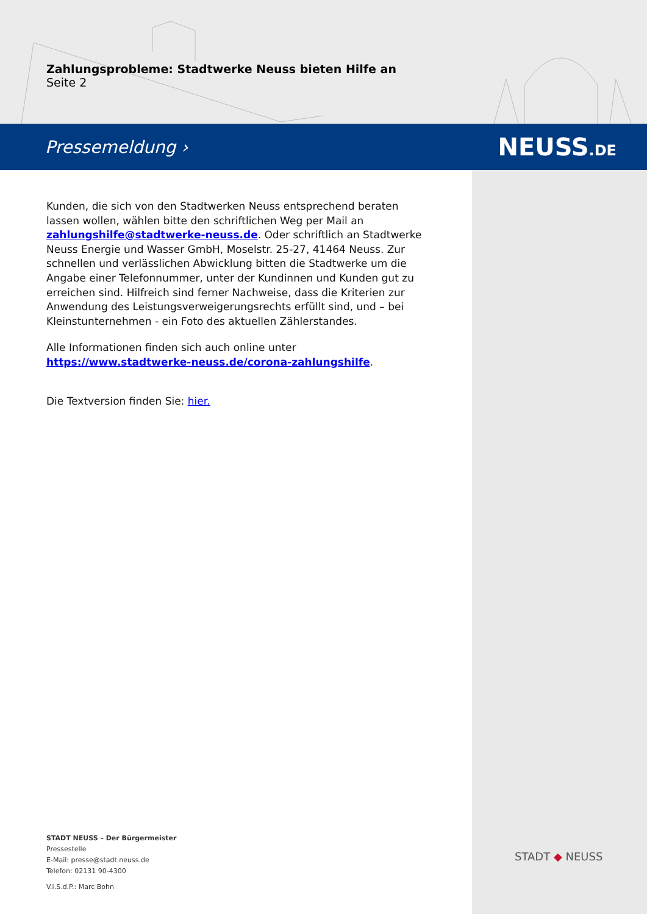Zahlungsprobleme: Stadtwerke Neuss bieten Hilfe an
Seite 2
Pressemeldung › NEUSS.DE
Kunden, die sich von den Stadtwerken Neuss entsprechend beraten lassen wollen, wählen bitte den schriftlichen Weg per Mail an zahlungshilfe@stadtwerke-neuss.de. Oder schriftlich an Stadtwerke Neuss Energie und Wasser GmbH, Moselstr. 25-27, 41464 Neuss. Zur schnellen und verlässlichen Abwicklung bitten die Stadtwerke um die Angabe einer Telefonnummer, unter der Kundinnen und Kunden gut zu erreichen sind. Hilfreich sind ferner Nachweise, dass die Kriterien zur Anwendung des Leistungsverweigerungsrechts erfüllt sind, und – bei Kleinstunternehmen - ein Foto des aktuellen Zählerstandes.
Alle Informationen finden sich auch online unter https://www.stadtwerke-neuss.de/corona-zahlungshilfe.
Die Textversion finden Sie: hier.
STADT NEUSS – Der Bürgermeister
Pressestelle
E-Mail: presse@stadt.neuss.de
Telefon: 02131 90-4300
V.i.S.d.P.: Marc Bohn
STADT ◆ NEUSS